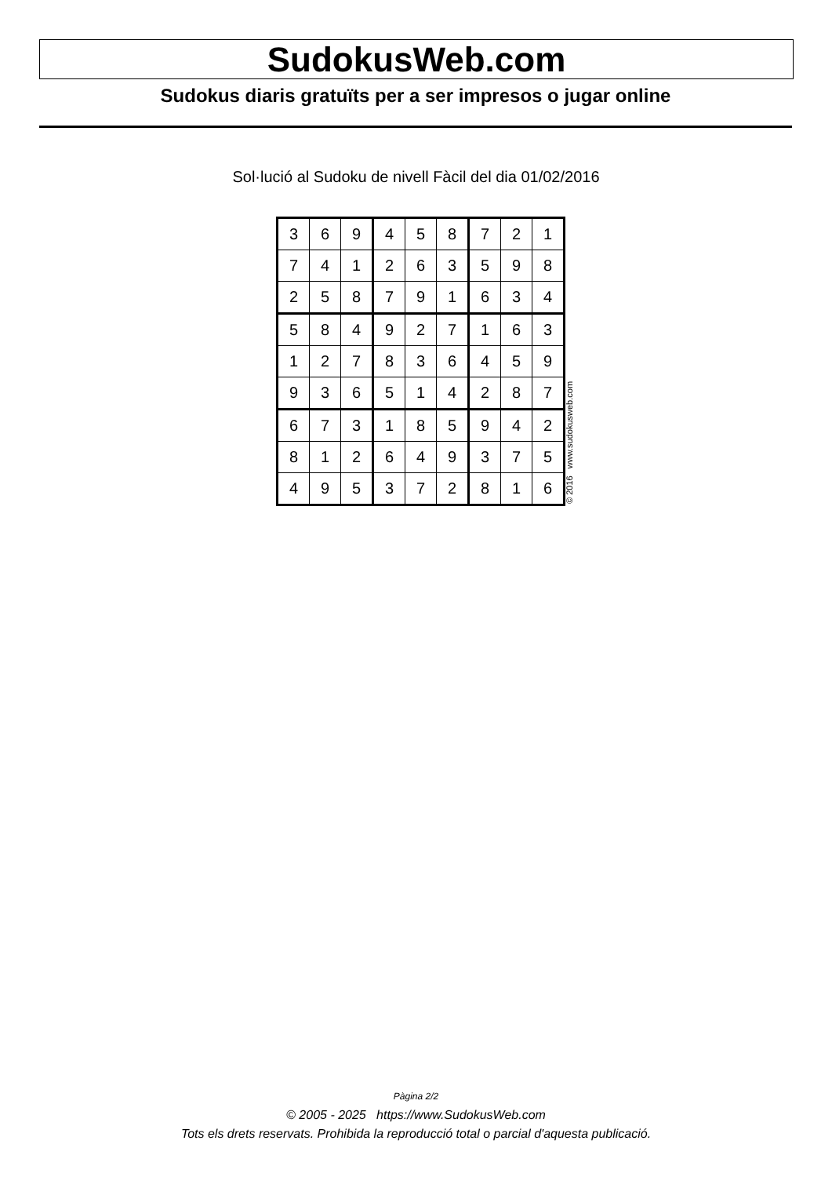SudokusWeb.com
Sudokus diaris gratuïts per a ser impresos o jugar online
Sol·lució al Sudoku de nivell Fàcil del dia 01/02/2016
| 3 | 6 | 9 | 4 | 5 | 8 | 7 | 2 | 1 |
| 7 | 4 | 1 | 2 | 6 | 3 | 5 | 9 | 8 |
| 2 | 5 | 8 | 7 | 9 | 1 | 6 | 3 | 4 |
| 5 | 8 | 4 | 9 | 2 | 7 | 1 | 6 | 3 |
| 1 | 2 | 7 | 8 | 3 | 6 | 4 | 5 | 9 |
| 9 | 3 | 6 | 5 | 1 | 4 | 2 | 8 | 7 |
| 6 | 7 | 3 | 1 | 8 | 5 | 9 | 4 | 2 |
| 8 | 1 | 2 | 6 | 4 | 9 | 3 | 7 | 5 |
| 4 | 9 | 5 | 3 | 7 | 2 | 8 | 1 | 6 |
© 2016 www.sudokusweb.com
Pàgina 2/2
© 2005 - 2025 https://www.SudokusWeb.com
Tots els drets reservats. Prohibida la reproducció total o parcial d'aquesta publicació.